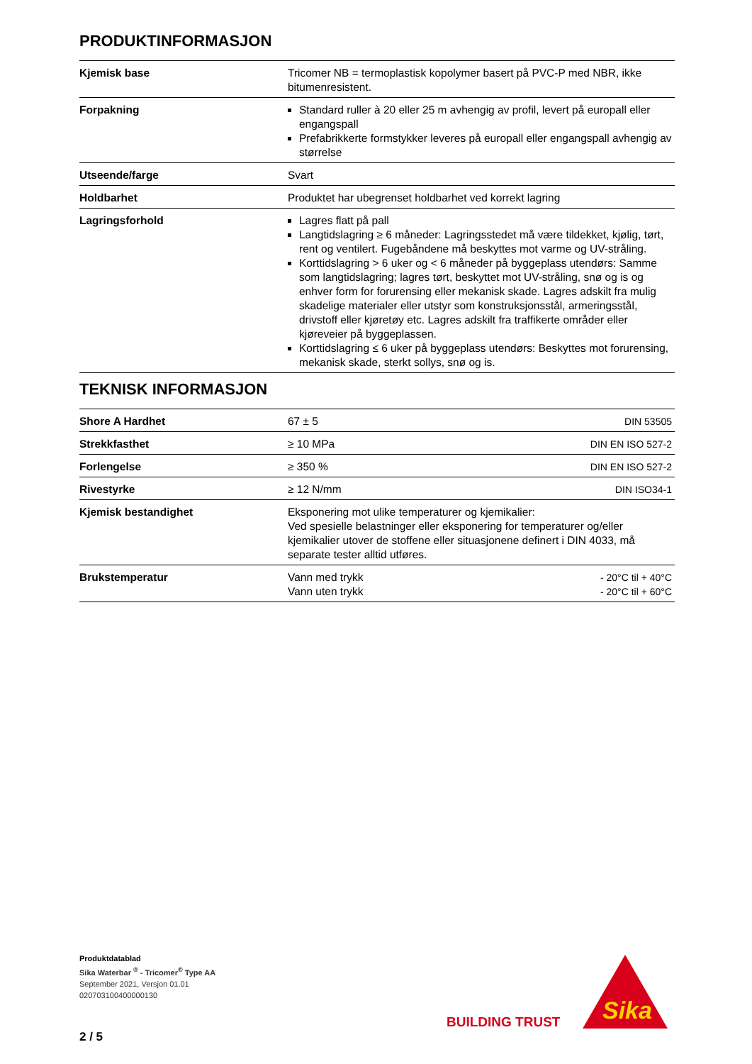PRODUKTINFORMASJON
| Kjemisk base | Tricomer NB = termoplastisk kopolymer basert på PVC-P med NBR, ikke bitumenresistent. |
| Forpakning | Standard ruller à 20 eller 25 m avhengig av profil, levert på europall eller engangspall Prefabrikkerte formstykker leveres på europall eller engangspall avhengig av størrelse |
| Utseende/farge | Svart |
| Holdbarhet | Produktet har ubegrenset holdbarhet ved korrekt lagring |
| Lagringsforhold | Lagres flatt på pall Langtidslagring ≥ 6 måneder: Lagringsstedet må være tildekket, kjølig, tørt, rent og ventilert. Fugebåndene må beskyttes mot varme og UV-stråling. Korttidslagring > 6 uker og < 6 måneder på byggeplass utendørs: Samme som langtidslagring; lagres tørt, beskyttet mot UV-stråling, snø og is og enhver form for forurensing eller mekanisk skade. Lagres adskilt fra mulig skadelige materialer eller utstyr som konstruksjonsstål, armeringsstål, drivstoff eller kjøretøy etc. Lagres adskilt fra traffikerte områder eller kjøreveier på byggeplassen. Korttidslagring ≤ 6 uker på byggeplass utendørs: Beskyttes mot forurensing, mekanisk skade, sterkt sollys, snø og is. |
TEKNISK INFORMASJON
| Shore A Hardhet | 67 ± 5 | DIN 53505 |
| Strekkfasthet | ≥ 10 MPa | DIN EN ISO 527-2 |
| Forlengelse | ≥ 350 % | DIN EN ISO 527-2 |
| Rivestyrke | ≥ 12 N/mm | DIN ISO34-1 |
| Kjemisk bestandighet | Eksponering mot ulike temperaturer og kjemikalier: Ved spesielle belastninger eller eksponering for temperaturer og/eller kjemikalier utover de stoffene eller situasjonene definert i DIN 4033, må separate tester alltid utføres. | |
| Brukstemperatur | Vann med trykk Vann uten trykk | - 20°C til + 40°C - 20°C til + 60°C |
Produktdatablad
Sika Waterbar <sup>®</sup> - Tricomer<sup>®</sup> Type AA
September 2021, Versjon 01.01
020703100400000130
2 / 5
BUILDING TRUST
Sika